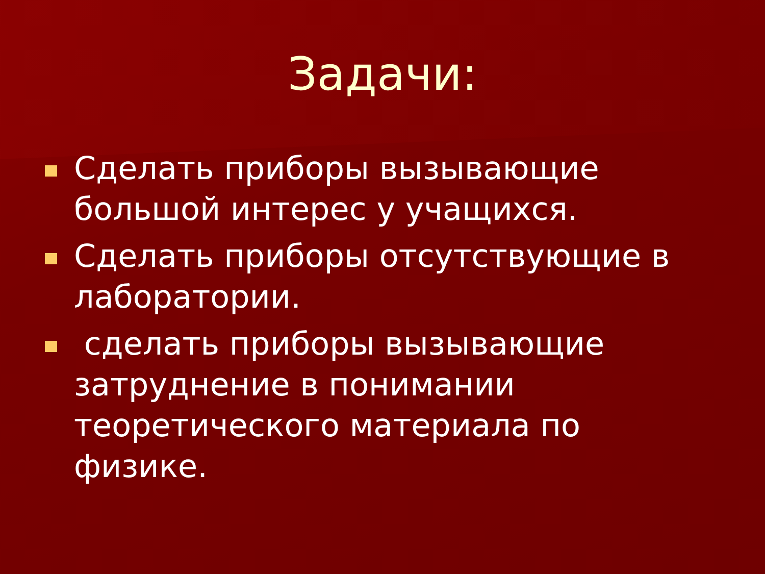Задачи:
Сделать приборы вызывающие большой интерес у учащихся.
Сделать приборы отсутствующие в лаборатории.
сделать приборы вызывающие затруднение в понимании теоретического материала по физике.